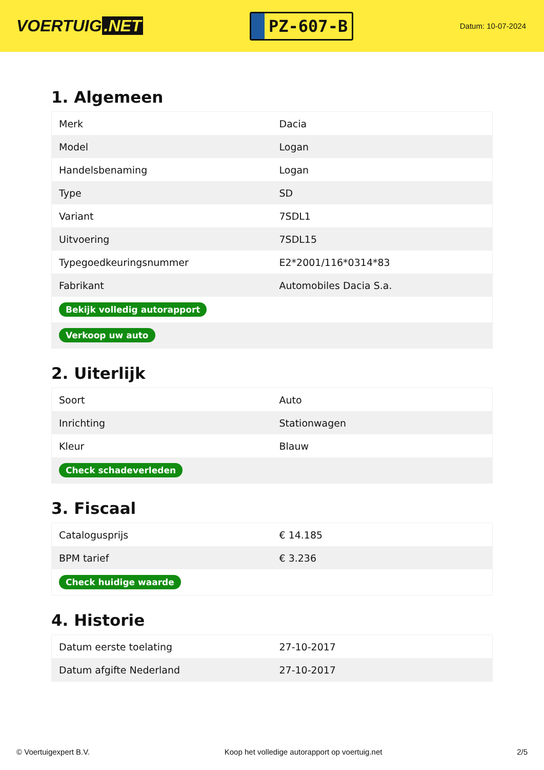VOERTUIG.NET
PZ-607-B
Datum: 10-07-2024
1. Algemeen
| Merk | Dacia |
| Model | Logan |
| Handelsbenaming | Logan |
| Type | SD |
| Variant | 7SDL1 |
| Uitvoering | 7SDL15 |
| Typegoedkeuringsnummer | E2*2001/116*0314*83 |
| Fabrikant | Automobiles Dacia S.a. |
| Bekijk volledig autorapport | |
| Verkoop uw auto | |
2. Uiterlijk
| Soort | Auto |
| Inrichting | Stationwagen |
| Kleur | Blauw |
| Check schadeverleden | |
3. Fiscaal
| Catalogusprijs | € 14.185 |
| BPM tarief | € 3.236 |
| Check huidige waarde | |
4. Historie
| Datum eerste toelating | 27-10-2017 |
| Datum afgifte Nederland | 27-10-2017 |
© Voertuigexpert B.V. Koop het volledige autorapport op voertuig.net 2/5